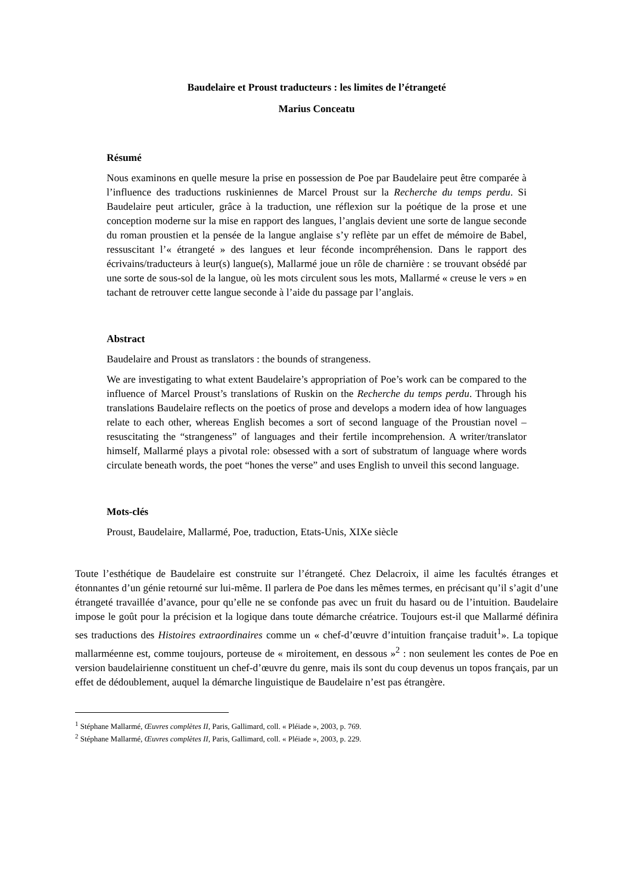Baudelaire et Proust traducteurs : les limites de l’étrangeté
Marius Conceatu
Résumé
Nous examinons en quelle mesure la prise en possession de Poe par Baudelaire peut être comparée à l’influence des traductions ruskiniennes de Marcel Proust sur la Recherche du temps perdu. Si Baudelaire peut articuler, grâce à la traduction, une réflexion sur la poétique de la prose et une conception moderne sur la mise en rapport des langues, l’anglais devient une sorte de langue seconde du roman proustien et la pensée de la langue anglaise s’y reflète par un effet de mémoire de Babel, ressuscitant l’« étrangeté » des langues et leur féconde incompréhension. Dans le rapport des écrivains/traducteurs à leur(s) langue(s), Mallarmé joue un rôle de charnière : se trouvant obsédé par une sorte de sous-sol de la langue, où les mots circulent sous les mots, Mallarmé « creuse le vers » en tachant de retrouver cette langue seconde à l’aide du passage par l’anglais.
Abstract
Baudelaire and Proust as translators : the bounds of strangeness.
We are investigating to what extent Baudelaire’s appropriation of Poe’s work can be compared to the influence of Marcel Proust’s translations of Ruskin on the Recherche du temps perdu. Through his translations Baudelaire reflects on the poetics of prose and develops a modern idea of how languages relate to each other, whereas English becomes a sort of second language of the Proustian novel – resuscitating the “strangeness” of languages and their fertile incomprehension. A writer/translator himself, Mallarmé plays a pivotal role: obsessed with a sort of substratum of language where words circulate beneath words, the poet “hones the verse” and uses English to unveil this second language.
Mots-clés
Proust, Baudelaire, Mallarmé, Poe, traduction, Etats-Unis, XIXe siècle
Toute l’esthétique de Baudelaire est construite sur l’étrangeté. Chez Delacroix, il aime les facultés étranges et étonnantes d’un génie retourné sur lui-même. Il parlera de Poe dans les mêmes termes, en précisant qu’il s’agit d’une étrangeté travaillée d’avance, pour qu’elle ne se confonde pas avec un fruit du hasard ou de l’intuition. Baudelaire impose le goût pour la précision et la logique dans toute démarche créatrice. Toujours est-il que Mallarmé définira ses traductions des Histoires extraordinaires comme un « chef-d’œuvre d’intuition française traduit<sup>1</sup>». La topique mallarméenne est, comme toujours, porteuse de « miroitement, en dessous »<sup>2</sup> : non seulement les contes de Poe en version baudelairienne constituent un chef-d’œuvre du genre, mais ils sont du coup devenus un topos français, par un effet de dédoublement, auquel la démarche linguistique de Baudelaire n’est pas étrangère.
<sup>1</sup> Stéphane Mallarmé, Œuvres complètes II, Paris, Gallimard, coll. « Pléiade », 2003, p. 769.
<sup>2</sup> Stéphane Mallarmé, Œuvres complètes II, Paris, Gallimard, coll. « Pléiade », 2003, p. 229.